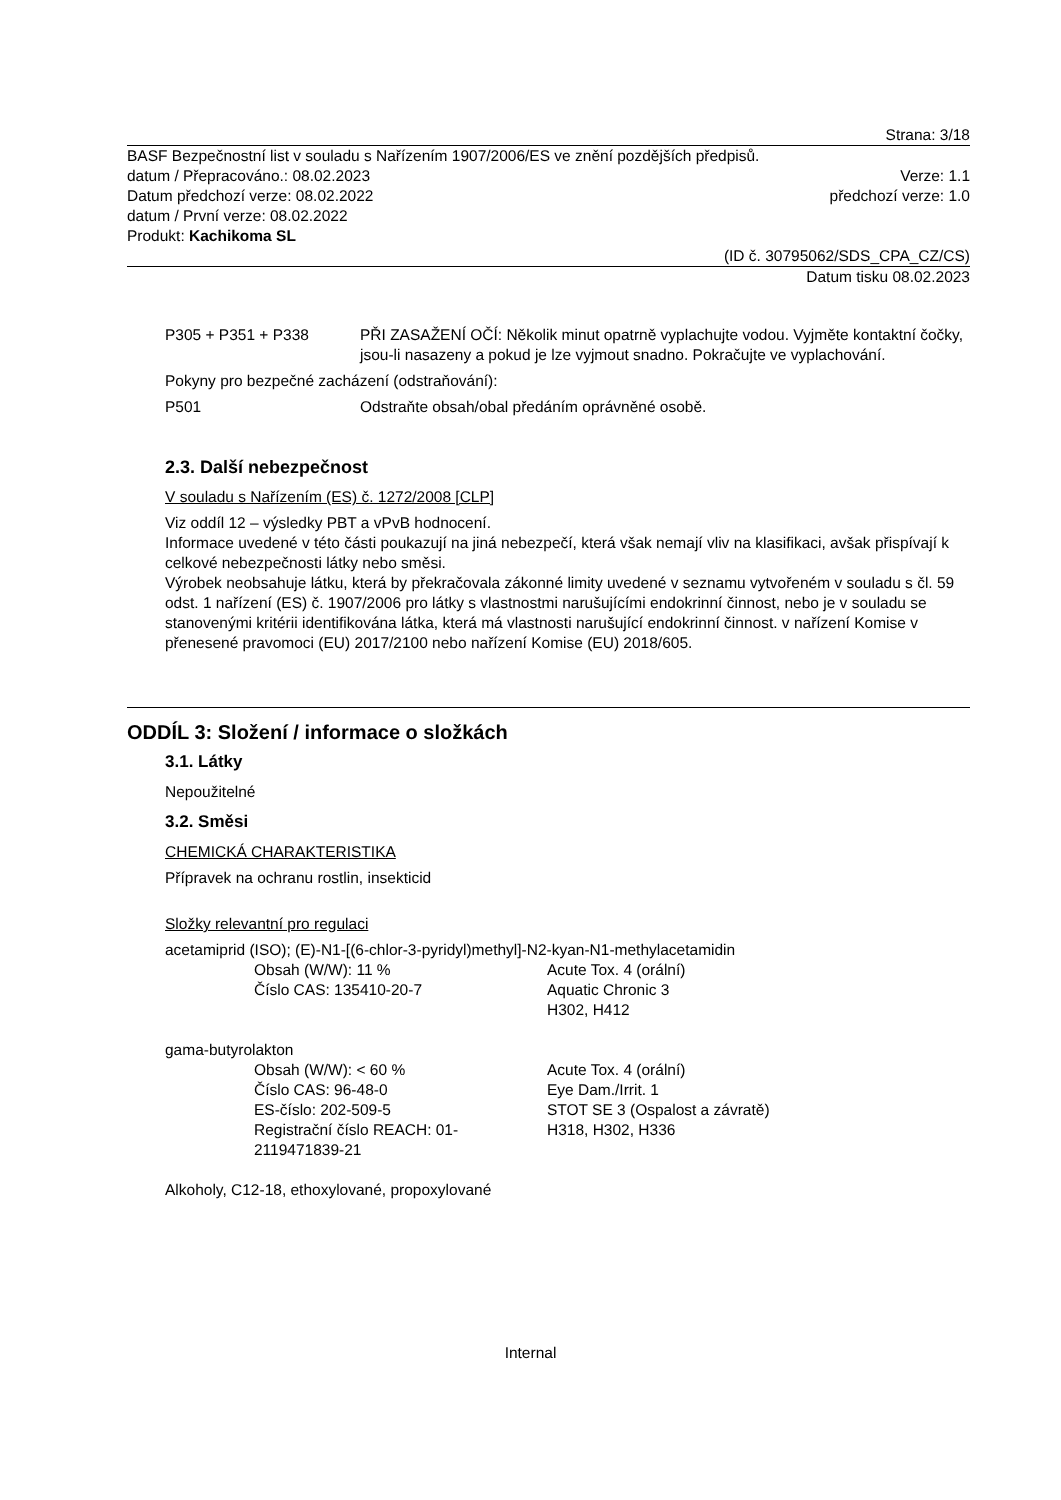Strana: 3/18
BASF Bezpečnostní list v souladu s Nařízením 1907/2006/ES ve znění pozdějších předpisů.
datum / Přepracováno.: 08.02.2023 Verze: 1.1
Datum předchozí verze: 08.02.2022 předchozí verze: 1.0
datum / První verze: 08.02.2022
Produkt: Kachikoma SL
(ID č. 30795062/SDS_CPA_CZ/CS)
Datum tisku 08.02.2023
P305 + P351 + P338 PŘI ZASAŽENÍ OČÍ: Několik minut opatrně vyplachujte vodou. Vyjměte kontaktní čočky, jsou-li nasazeny a pokud je lze vyjmout snadno. Pokračujte ve vyplachování.
Pokyny pro bezpečné zacházení (odstraňování):
P501 Odstraňte obsah/obal předáním oprávněné osobě.
2.3. Další nebezpečnost
V souladu s Nařízením (ES) č. 1272/2008 [CLP]
Viz oddíl 12 – výsledky PBT a vPvB hodnocení.
Informace uvedené v této části poukazují na jiná nebezpečí, která však nemají vliv na klasifikaci, avšak přispívají k celkové nebezpečnosti látky nebo směsi.
Výrobek neobsahuje látku, která by překračovala zákonné limity uvedené v seznamu vytvořeném v souladu s čl. 59 odst. 1 nařízení (ES) č. 1907/2006 pro látky s vlastnostmi narušujícími endokrinní činnost, nebo je v souladu se stanovenými kritérii identifikována látka, která má vlastnosti narušující endokrinní činnost. v nařízení Komise v přenesené pravomoci (EU) 2017/2100 nebo nařízení Komise (EU) 2018/605.
ODDÍL 3: Složení / informace o složkách
3.1. Látky
Nepoužitelné
3.2. Směsi
CHEMICKÁ CHARAKTERISTIKA
Přípravek na ochranu rostlin, insekticid
Složky relevantní pro regulaci
acetamiprid (ISO); (E)-N1-[(6-chlor-3-pyridyl)methyl]-N2-kyan-N1-methylacetamidin
Obsah (W/W): 11 %
Číslo CAS: 135410-20-7
Acute Tox. 4 (orální)
Aquatic Chronic 3
H302, H412
gama-butyrolakton
Obsah (W/W): < 60 %
Číslo CAS: 96-48-0
ES-číslo: 202-509-5
Registrační číslo REACH: 01-
2119471839-21
Acute Tox. 4 (orální)
Eye Dam./Irrit. 1
STOT SE 3 (Ospalost a závratě)
H318, H302, H336
Alkoholy, C12-18, ethoxylované, propoxylované
Internal